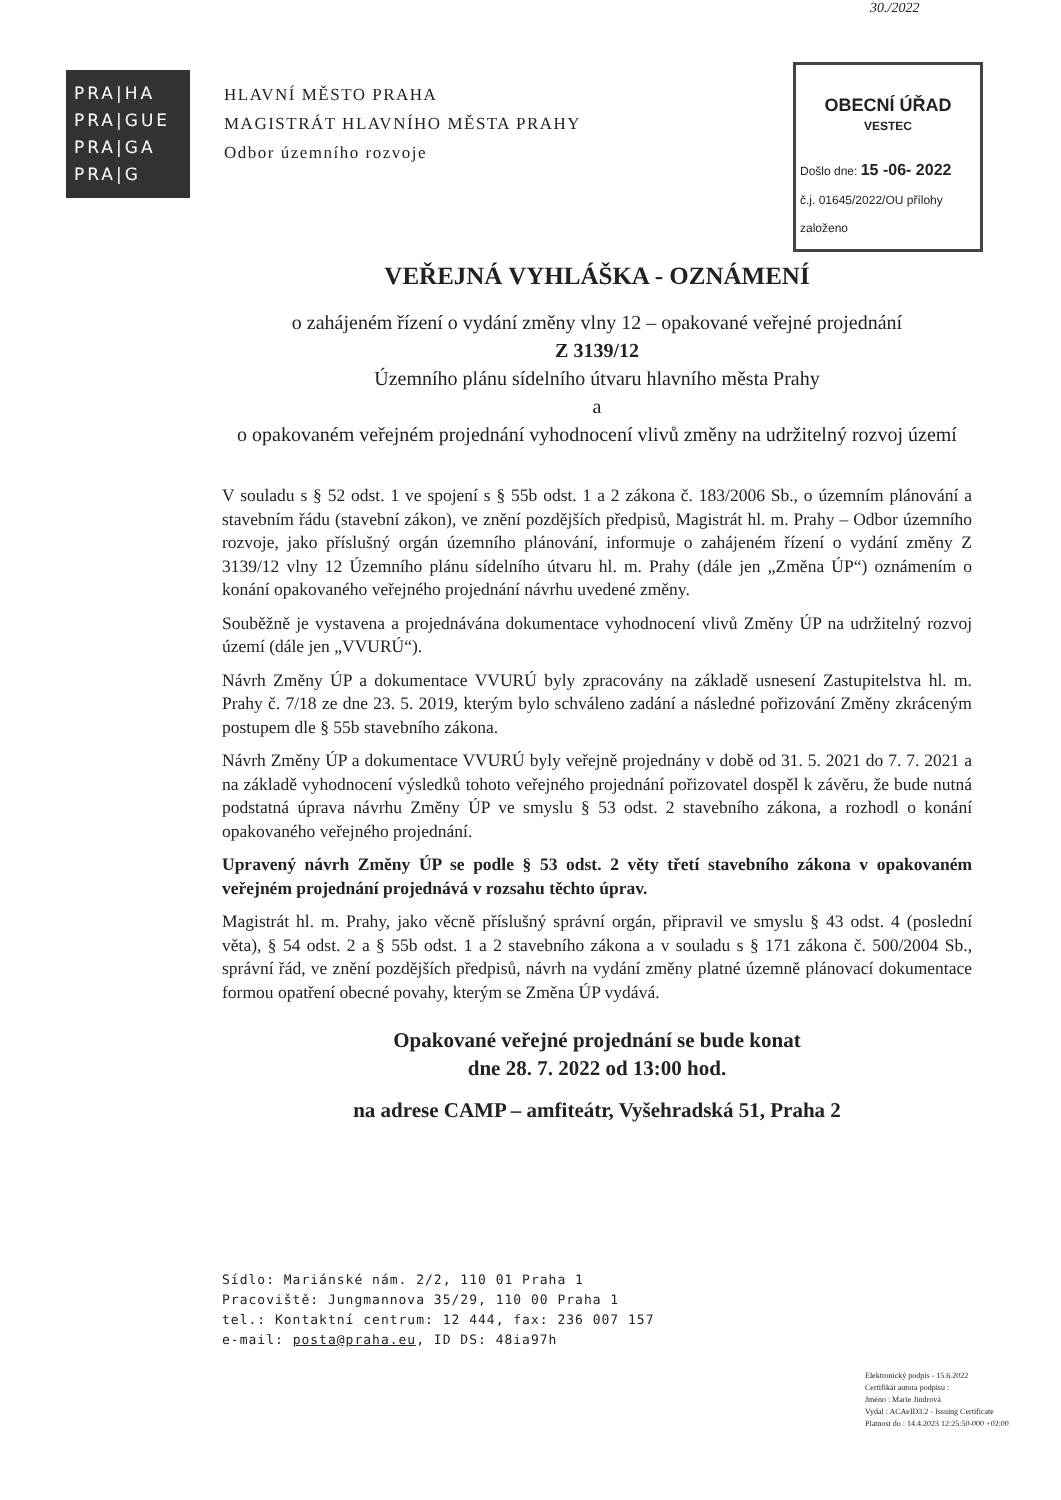30./2022
PRA|HA
PRA|GUE
PRA|GA
PRA|G
HLAVNÍ MĚSTO PRAHA
MAGISTRÁT HLAVNÍHO MĚSTA PRAHY
Odbor územního rozvoje
OBECNÍ ÚŘAD
VESTEC
Došlo dne: 15 -06- 2022
č.j. 01645/2022/OU přílohy
založeno
VEŘEJNÁ VYHLÁŠKA - OZNÁMENÍ
o zahájeném řízení o vydání změny vlny 12 – opakované veřejné projednání
Z 3139/12
Územního plánu sídelního útvaru hlavního města Prahy
a
o opakovaném veřejném projednání vyhodnocení vlivů změny na udržitelný rozvoj území
V souladu s § 52 odst. 1 ve spojení s § 55b odst. 1 a 2 zákona č. 183/2006 Sb., o územním plánování a stavebním řádu (stavební zákon), ve znění pozdějších předpisů, Magistrát hl. m. Prahy – Odbor územního rozvoje, jako příslušný orgán územního plánování, informuje o zahájeném řízení o vydání změny Z 3139/12 vlny 12 Územního plánu sídelního útvaru hl. m. Prahy (dále jen „Změna ÚP“) oznámením o konání opakovaného veřejného projednání návrhu uvedené změny.
Souběžně je vystavena a projednávána dokumentace vyhodnocení vlivů Změny ÚP na udržitelný rozvoj území (dále jen „VVURÚ“).
Návrh Změny ÚP a dokumentace VVURÚ byly zpracovány na základě usnesení Zastupitelstva hl. m. Prahy č. 7/18 ze dne 23. 5. 2019, kterým bylo schváleno zadání a následné pořizování Změny zkráceným postupem dle § 55b stavebního zákona.
Návrh Změny ÚP a dokumentace VVURÚ byly veřejně projednány v době od 31. 5. 2021 do 7. 7. 2021 a na základě vyhodnocení výsledků tohoto veřejného projednání pořizovatel dospěl k závěru, že bude nutná podstatná úprava návrhu Změny ÚP ve smyslu § 53 odst. 2 stavebního zákona, a rozhodl o konání opakovaného veřejného projednání.
Upravený návrh Změny ÚP se podle § 53 odst. 2 věty třetí stavebního zákona v opakovaném veřejném projednání projednává v rozsahu těchto úprav.
Magistrát hl. m. Prahy, jako věcně příslušný správní orgán, připravil ve smyslu § 43 odst. 4 (poslední věta), § 54 odst. 2 a § 55b odst. 1 a 2 stavebního zákona a v souladu s § 171 zákona č. 500/2004 Sb., správní řád, ve znění pozdějších předpisů, návrh na vydání změny platné územně plánovací dokumentace formou opatření obecné povahy, kterým se Změna ÚP vydává.
Opakované veřejné projednání se bude konat
dne 28. 7. 2022 od 13:00 hod.
na adrese CAMP – amfiteátr, Vyšehradská 51, Praha 2
Sídlo: Mariánské nám. 2/2, 110 01 Praha 1
Pracoviště: Jungmannova 35/29, 110 00 Praha 1
tel.: Kontaktní centrum: 12 444, fax: 236 007 157
e-mail: posta@praha.eu, ID DS: 48ia97h
Elektronický podpis - 15.6.2022
Certifikát autora podpisu :
Jméno : Marie Jindrová
Vydal : ACAeID3.2 - Issuing Certificate
Platnost do : 14.4.2023 12:25:50-000 +02:00